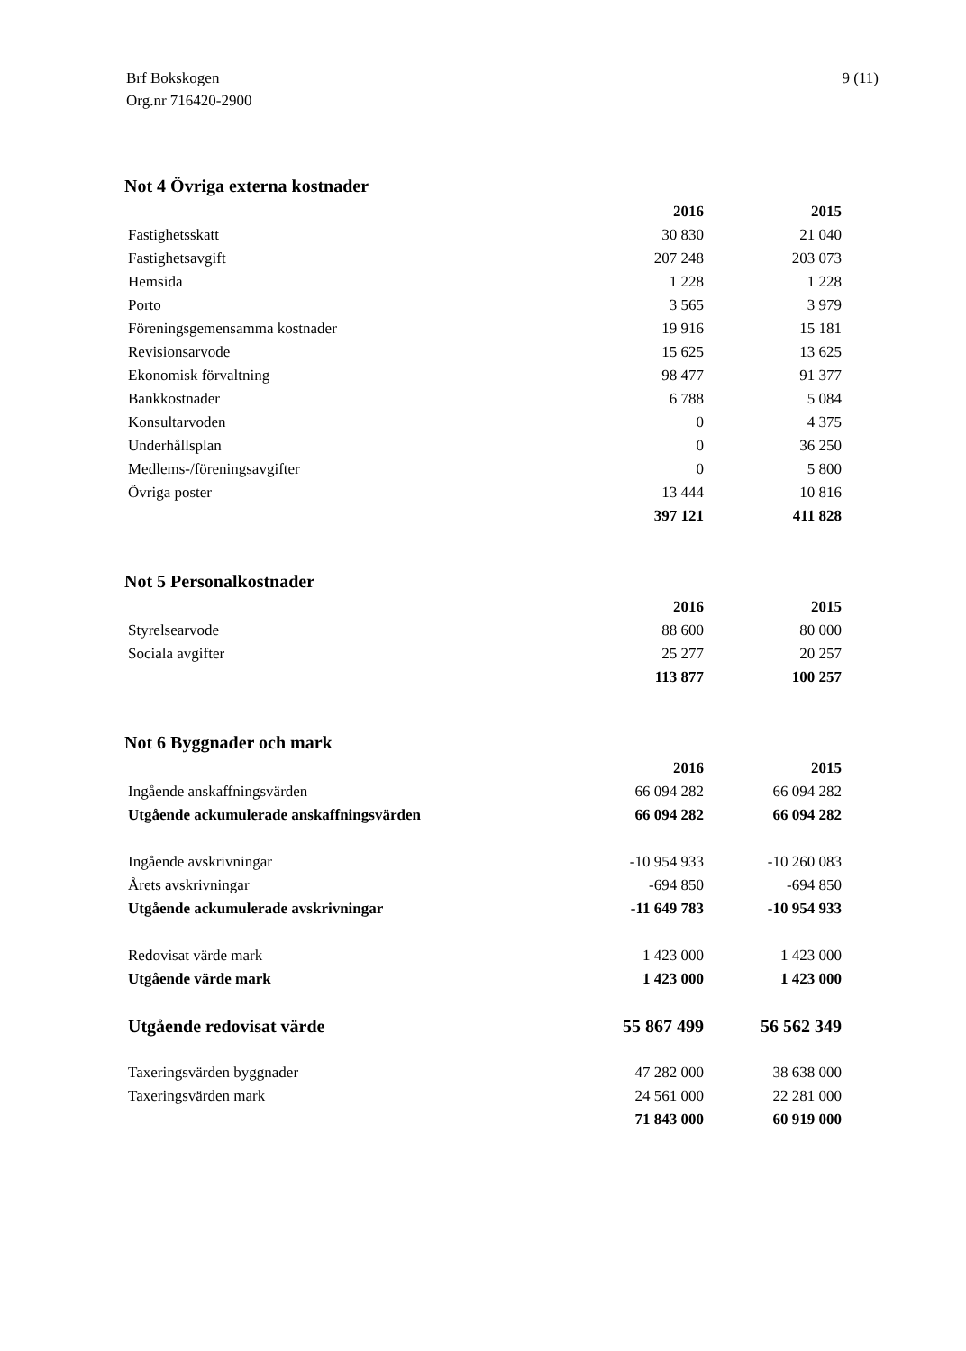Brf Bokskogen
Org.nr 716420-2900
9 (11)
Not 4 Övriga externa kostnader
| | 2016 | 2015 |
| Fastighetsskatt | 30 830 | 21 040 |
| Fastighetsavgift | 207 248 | 203 073 |
| Hemsida | 1 228 | 1 228 |
| Porto | 3 565 | 3 979 |
| Föreningsgemensamma kostnader | 19 916 | 15 181 |
| Revisionsarvode | 15 625 | 13 625 |
| Ekonomisk förvaltning | 98 477 | 91 377 |
| Bankkostnader | 6 788 | 5 084 |
| Konsultarvoden | 0 | 4 375 |
| Underhållsplan | 0 | 36 250 |
| Medlems-/föreningsavgifter | 0 | 5 800 |
| Övriga poster | 13 444 | 10 816 |
| | 397 121 | 411 828 |
Not 5 Personalkostnader
| | 2016 | 2015 |
| Styrelsearvode | 88 600 | 80 000 |
| Sociala avgifter | 25 277 | 20 257 |
| | 113 877 | 100 257 |
Not 6 Byggnader och mark
| | 2016 | 2015 |
| Ingående anskaffningsvärden | 66 094 282 | 66 094 282 |
| Utgående ackumulerade anskaffningsvärden | 66 094 282 | 66 094 282 |
| Ingående avskrivningar | -10 954 933 | -10 260 083 |
| Årets avskrivningar | -694 850 | -694 850 |
| Utgående ackumulerade avskrivningar | -11 649 783 | -10 954 933 |
| Redovisat värde mark | 1 423 000 | 1 423 000 |
| Utgående värde mark | 1 423 000 | 1 423 000 |
| Utgående redovisat värde | 55 867 499 | 56 562 349 |
| Taxeringsvärden byggnader | 47 282 000 | 38 638 000 |
| Taxeringsvärden mark | 24 561 000 | 22 281 000 |
| | 71 843 000 | 60 919 000 |